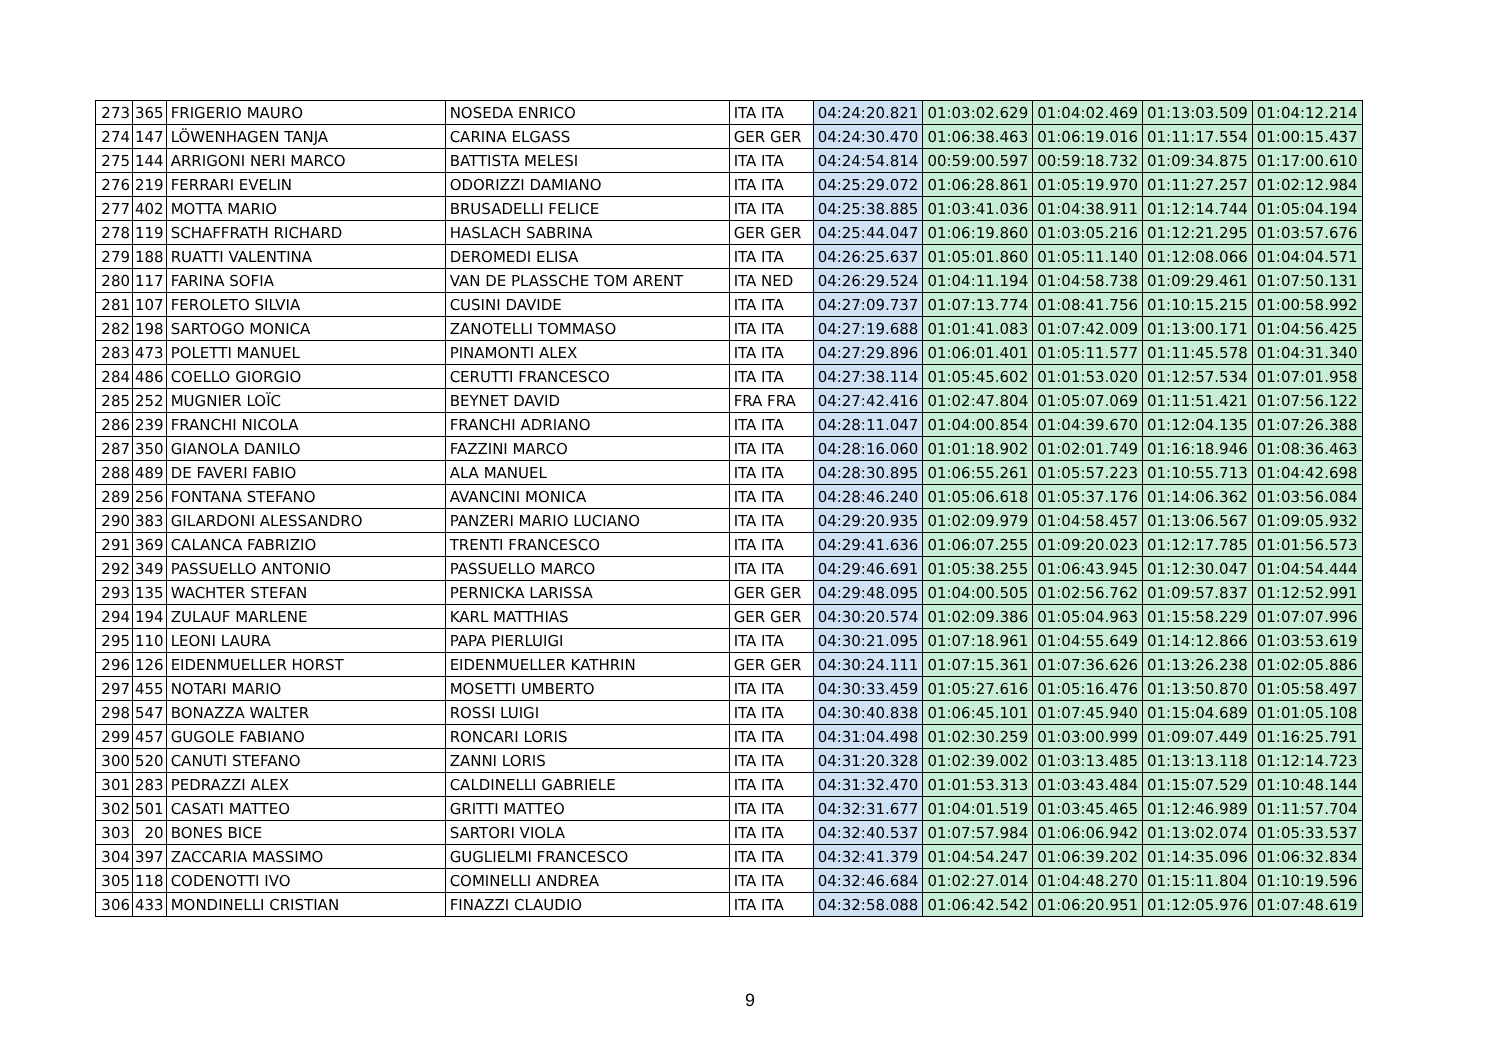| 273 | 365 | FRIGERIO MAURO | NOSEDA ENRICO | ITA ITA | 04:24:20.821 | 01:03:02.629 | 01:04:02.469 | 01:13:03.509 | 01:04:12.214 |
| 274 | 147 | LÖWENHAGEN TANJA | CARINA ELGASS | GER GER | 04:24:30.470 | 01:06:38.463 | 01:06:19.016 | 01:11:17.554 | 01:00:15.437 |
| 275 | 144 | ARRIGONI NERI MARCO | BATTISTA MELESI | ITA ITA | 04:24:54.814 | 00:59:00.597 | 00:59:18.732 | 01:09:34.875 | 01:17:00.610 |
| 276 | 219 | FERRARI EVELIN | ODORIZZI DAMIANO | ITA ITA | 04:25:29.072 | 01:06:28.861 | 01:05:19.970 | 01:11:27.257 | 01:02:12.984 |
| 277 | 402 | MOTTA MARIO | BRUSADELLI FELICE | ITA ITA | 04:25:38.885 | 01:03:41.036 | 01:04:38.911 | 01:12:14.744 | 01:05:04.194 |
| 278 | 119 | SCHAFFRATH RICHARD | HASLACH SABRINA | GER GER | 04:25:44.047 | 01:06:19.860 | 01:03:05.216 | 01:12:21.295 | 01:03:57.676 |
| 279 | 188 | RUATTI VALENTINA | DEROMEDI ELISA | ITA ITA | 04:26:25.637 | 01:05:01.860 | 01:05:11.140 | 01:12:08.066 | 01:04:04.571 |
| 280 | 117 | FARINA SOFIA | VAN DE PLASSCHE TOM ARENT | ITA NED | 04:26:29.524 | 01:04:11.194 | 01:04:58.738 | 01:09:29.461 | 01:07:50.131 |
| 281 | 107 | FEROLETO SILVIA | CUSINI DAVIDE | ITA ITA | 04:27:09.737 | 01:07:13.774 | 01:08:41.756 | 01:10:15.215 | 01:00:58.992 |
| 282 | 198 | SARTOGO MONICA | ZANOTELLI TOMMASO | ITA ITA | 04:27:19.688 | 01:01:41.083 | 01:07:42.009 | 01:13:00.171 | 01:04:56.425 |
| 283 | 473 | POLETTI MANUEL | PINAMONTI ALEX | ITA ITA | 04:27:29.896 | 01:06:01.401 | 01:05:11.577 | 01:11:45.578 | 01:04:31.340 |
| 284 | 486 | COELLO GIORGIO | CERUTTI FRANCESCO | ITA ITA | 04:27:38.114 | 01:05:45.602 | 01:01:53.020 | 01:12:57.534 | 01:07:01.958 |
| 285 | 252 | MUGNIER LOÏC | BEYNET DAVID | FRA FRA | 04:27:42.416 | 01:02:47.804 | 01:05:07.069 | 01:11:51.421 | 01:07:56.122 |
| 286 | 239 | FRANCHI NICOLA | FRANCHI ADRIANO | ITA ITA | 04:28:11.047 | 01:04:00.854 | 01:04:39.670 | 01:12:04.135 | 01:07:26.388 |
| 287 | 350 | GIANOLA DANILO | FAZZINI MARCO | ITA ITA | 04:28:16.060 | 01:01:18.902 | 01:02:01.749 | 01:16:18.946 | 01:08:36.463 |
| 288 | 489 | DE FAVERI FABIO | ALA MANUEL | ITA ITA | 04:28:30.895 | 01:06:55.261 | 01:05:57.223 | 01:10:55.713 | 01:04:42.698 |
| 289 | 256 | FONTANA STEFANO | AVANCINI MONICA | ITA ITA | 04:28:46.240 | 01:05:06.618 | 01:05:37.176 | 01:14:06.362 | 01:03:56.084 |
| 290 | 383 | GILARDONI ALESSANDRO | PANZERI MARIO LUCIANO | ITA ITA | 04:29:20.935 | 01:02:09.979 | 01:04:58.457 | 01:13:06.567 | 01:09:05.932 |
| 291 | 369 | CALANCA FABRIZIO | TRENTI FRANCESCO | ITA ITA | 04:29:41.636 | 01:06:07.255 | 01:09:20.023 | 01:12:17.785 | 01:01:56.573 |
| 292 | 349 | PASSUELLO ANTONIO | PASSUELLO MARCO | ITA ITA | 04:29:46.691 | 01:05:38.255 | 01:06:43.945 | 01:12:30.047 | 01:04:54.444 |
| 293 | 135 | WACHTER STEFAN | PERNICKA LARISSA | GER GER | 04:29:48.095 | 01:04:00.505 | 01:02:56.762 | 01:09:57.837 | 01:12:52.991 |
| 294 | 194 | ZULAUF MARLENE | KARL MATTHIAS | GER GER | 04:30:20.574 | 01:02:09.386 | 01:05:04.963 | 01:15:58.229 | 01:07:07.996 |
| 295 | 110 | LEONI LAURA | PAPA PIERLUIGI | ITA ITA | 04:30:21.095 | 01:07:18.961 | 01:04:55.649 | 01:14:12.866 | 01:03:53.619 |
| 296 | 126 | EIDENMUELLER HORST | EIDENMUELLER KATHRIN | GER GER | 04:30:24.111 | 01:07:15.361 | 01:07:36.626 | 01:13:26.238 | 01:02:05.886 |
| 297 | 455 | NOTARI MARIO | MOSETTI UMBERTO | ITA ITA | 04:30:33.459 | 01:05:27.616 | 01:05:16.476 | 01:13:50.870 | 01:05:58.497 |
| 298 | 547 | BONAZZA WALTER | ROSSI LUIGI | ITA ITA | 04:30:40.838 | 01:06:45.101 | 01:07:45.940 | 01:15:04.689 | 01:01:05.108 |
| 299 | 457 | GUGOLE FABIANO | RONCARI LORIS | ITA ITA | 04:31:04.498 | 01:02:30.259 | 01:03:00.999 | 01:09:07.449 | 01:16:25.791 |
| 300 | 520 | CANUTI STEFANO | ZANNI LORIS | ITA ITA | 04:31:20.328 | 01:02:39.002 | 01:03:13.485 | 01:13:13.118 | 01:12:14.723 |
| 301 | 283 | PEDRAZZI ALEX | CALDINELLI GABRIELE | ITA ITA | 04:31:32.470 | 01:01:53.313 | 01:03:43.484 | 01:15:07.529 | 01:10:48.144 |
| 302 | 501 | CASATI MATTEO | GRITTI MATTEO | ITA ITA | 04:32:31.677 | 01:04:01.519 | 01:03:45.465 | 01:12:46.989 | 01:11:57.704 |
| 303 | 20 | BONES BICE | SARTORI VIOLA | ITA ITA | 04:32:40.537 | 01:07:57.984 | 01:06:06.942 | 01:13:02.074 | 01:05:33.537 |
| 304 | 397 | ZACCARIA MASSIMO | GUGLIELMI FRANCESCO | ITA ITA | 04:32:41.379 | 01:04:54.247 | 01:06:39.202 | 01:14:35.096 | 01:06:32.834 |
| 305 | 118 | CODENOTTI IVO | COMINELLI ANDREA | ITA ITA | 04:32:46.684 | 01:02:27.014 | 01:04:48.270 | 01:15:11.804 | 01:10:19.596 |
| 306 | 433 | MONDINELLI CRISTIAN | FINAZZI CLAUDIO | ITA ITA | 04:32:58.088 | 01:06:42.542 | 01:06:20.951 | 01:12:05.976 | 01:07:48.619 |
9